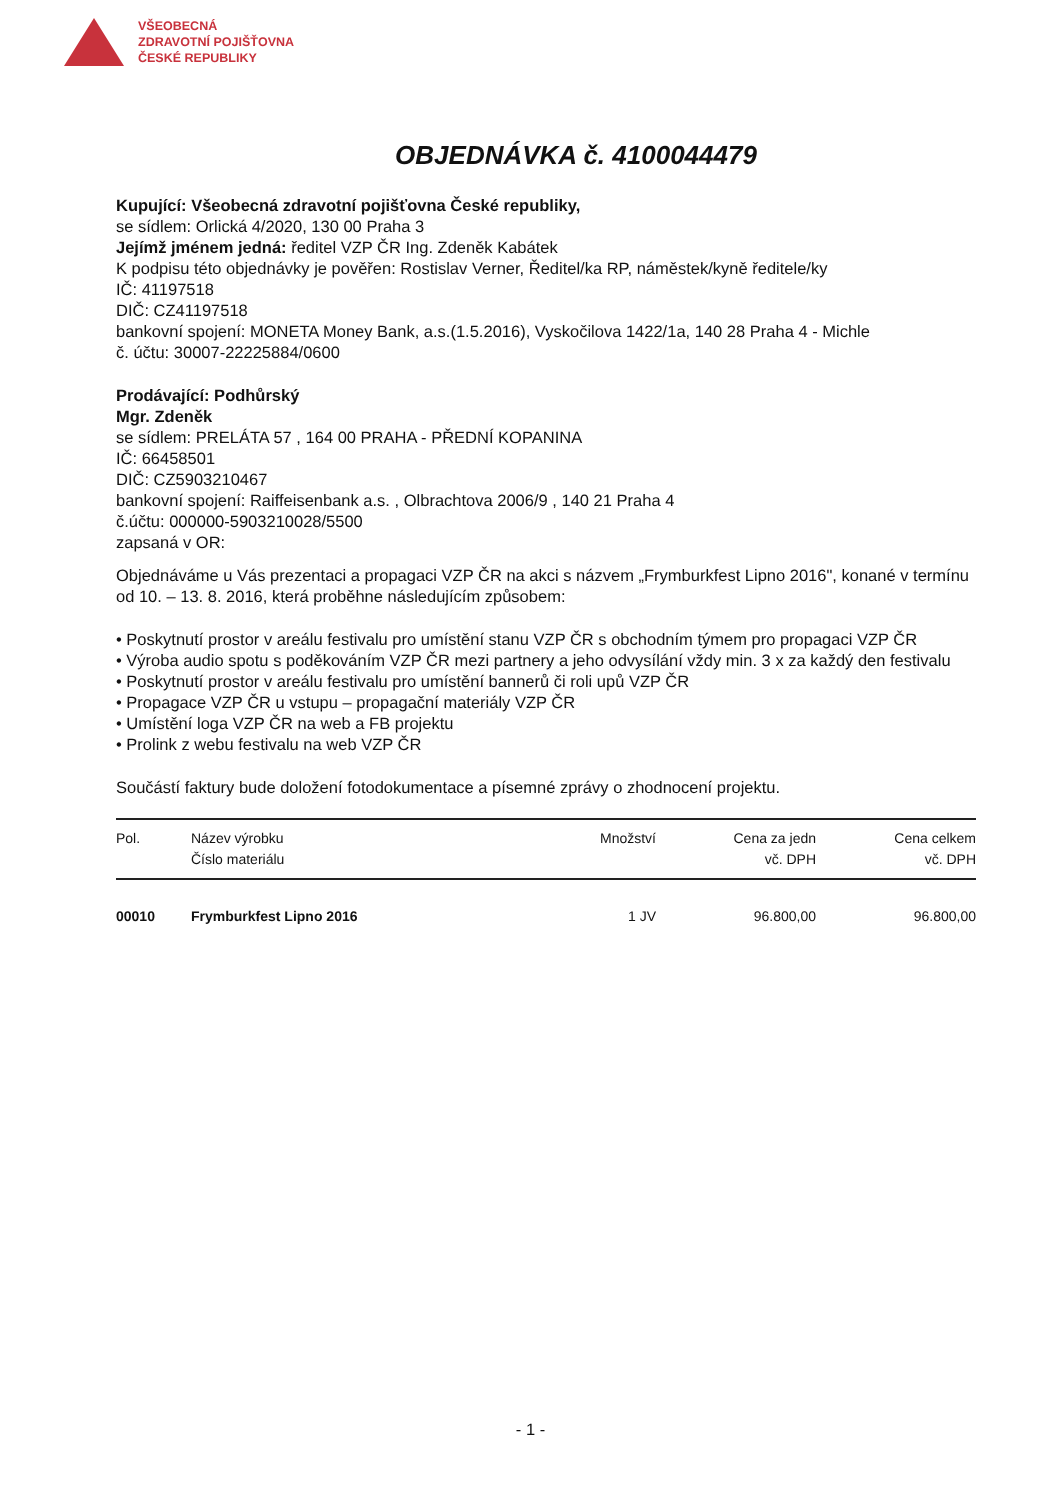VŠEOBECNÁ
ZDRAVOTNÍ POJIŠŤOVNA
ČESKÉ REPUBLIKY
OBJEDNÁVKA č. 4100044479
Kupující: Všeobecná zdravotní pojišťovna České republiky,
se sídlem: Orlická 4/2020, 130 00 Praha 3
Jejímž jménem jedná: ředitel VZP ČR Ing. Zdeněk Kabátek
K podpisu této objednávky je pověřen: Rostislav Verner, Ředitel/ka RP, náměstek/kyně ředitele/ky
IČ: 41197518
DIČ: CZ41197518
bankovní spojení: MONETA Money Bank, a.s.(1.5.2016), Vyskočilova 1422/1a, 140 28 Praha 4 - Michle
č. účtu: 30007-22225884/0600
Prodávající: Podhůrský
Mgr. Zdeněk
se sídlem: PRELÁTA 57 , 164 00 PRAHA - PŘEDNÍ KOPANINA
IČ: 66458501
DIČ: CZ5903210467
bankovní spojení: Raiffeisenbank a.s. , Olbrachtova 2006/9 , 140 21 Praha 4
č.účtu: 000000-5903210028/5500
zapsaná v OR:
Objednáváme u Vás prezentaci a propagaci VZP ČR na akci s názvem „Frymburkfest Lipno 2016", konané v termínu od 10. – 13. 8. 2016, která proběhne následujícím způsobem:
• Poskytnutí prostor v areálu festivalu pro umístění stanu VZP ČR s obchodním týmem pro propagaci VZP ČR
• Výroba audio spotu s poděkováním VZP ČR mezi partnery a jeho odvysílání vždy min. 3 x za každý den festivalu
• Poskytnutí prostor v areálu festivalu pro umístění bannerů či roli upů VZP ČR
• Propagace VZP ČR u vstupu – propagační materiály VZP ČR
• Umístění loga VZP ČR na web a FB projektu
• Prolink z webu festivalu na web VZP ČR
Součástí faktury bude doložení fotodokumentace a písemné zprávy o zhodnocení projektu.
| Pol. | Název výrobku Číslo materiálu | Množství | Cena za jedn vč. DPH | Cena celkem vč. DPH |
| --- | --- | --- | --- | --- |
| 00010 | Frymburkfest Lipno 2016 | 1 JV | 96.800,00 | 96.800,00 |
- 1 -